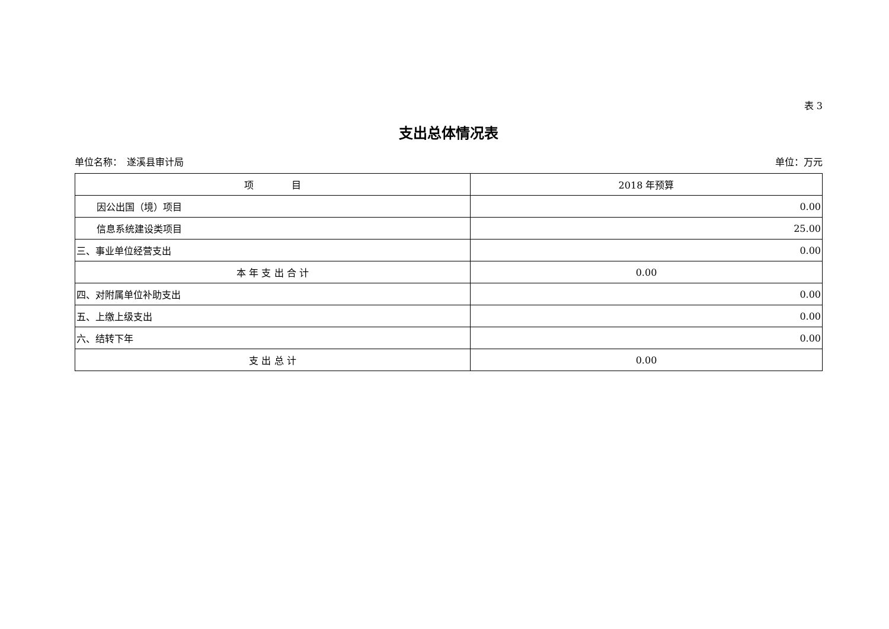表 3
支出总体情况表
单位名称：　遂溪县审计局 单位：万元
| 项 目 | 2018 年预算 |
| --- | --- |
| 因公出国（境）项目 | 0.00 |
| 信息系统建设类项目 | 25.00 |
| 三、事业单位经营支出 | 0.00 |
| 本 年 支 出 合 计 | 0.00 |
| 四、对附属单位补助支出 | 0.00 |
| 五、上缴上级支出 | 0.00 |
| 六、结转下年 | 0.00 |
| 支 出 总 计 | 0.00 |